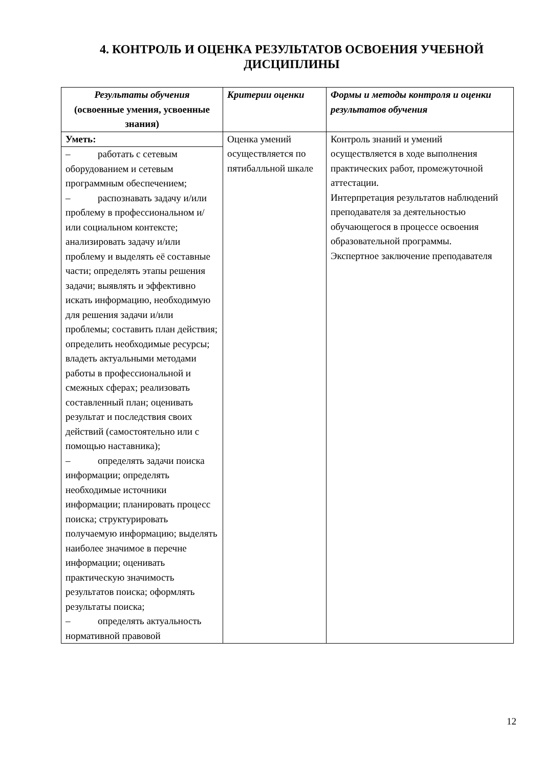4. КОНТРОЛЬ И ОЦЕНКА РЕЗУЛЬТАТОВ ОСВОЕНИЯ УЧЕБНОЙ ДИСЦИПЛИНЫ
| Результаты обучения (освоенные умения, усвоенные знания) | Критерии оценки | Формы и методы контроля и оценки результатов обучения |
| --- | --- | --- |
| Уметь: – работать с сетевым оборудованием и сетевым программным обеспечением; – распознавать задачу и/или проблему в профессиональном и/или социальном контексте; анализировать задачу и/или проблему и выделять её составные части; определять этапы решения задачи; выявлять и эффективно искать информацию, необходимую для решения задачи и/или проблемы; составить план действия; определить необходимые ресурсы; владеть актуальными методами работы в профессиональной и смежных сферах; реализовать составленный план; оценивать результат и последствия своих действий (самостоятельно или с помощью наставника); – определять задачи поиска информации; определять необходимые источники информации; планировать процесс поиска; структурировать получаемую информацию; выделять наиболее значимое в перечне информации; оценивать практическую значимость результатов поиска; оформлять результаты поиска; – определять актуальность нормативной правовой | Оценка умений осуществляется по пятибалльной шкале | Контроль знаний и умений осуществляется в ходе выполнения практических работ, промежуточной аттестации. Интерпретация результатов наблюдений преподавателя за деятельностью обучающегося в процессе освоения образовательной программы. Экспертное заключение преподавателя |
12